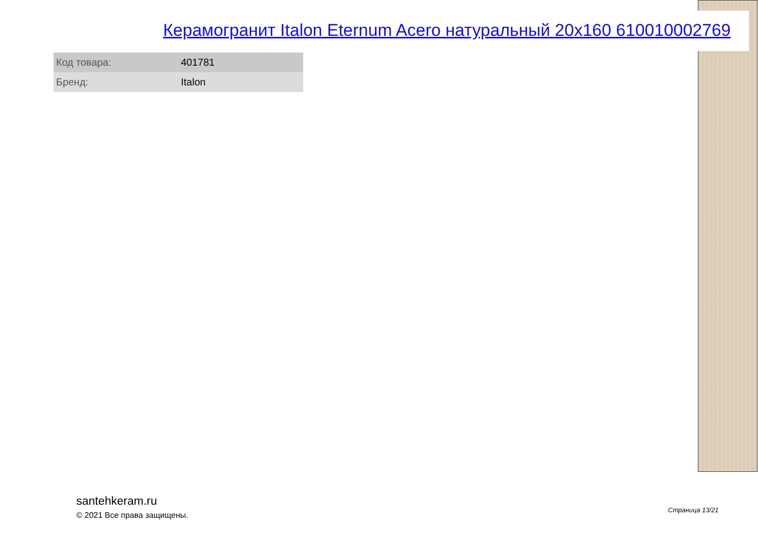Керамогранит Italon Eternum Acero натуральный 20x160 610010002769
| Код товара: | 401781 |
| Бренд: | Italon |
santehkeram.ru
© 2021 Все права защищены.
Страница 13/21